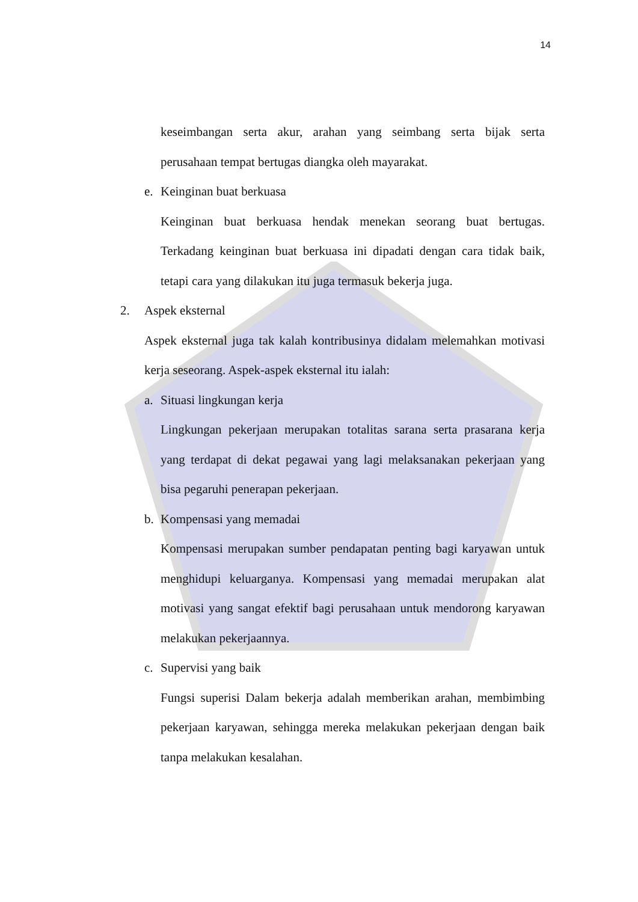14
keseimbangan serta akur, arahan yang seimbang serta bijak serta perusahaan tempat bertugas diangka oleh mayarakat.
e. Keinginan buat berkuasa
Keinginan buat berkuasa hendak menekan seorang buat bertugas. Terkadang keinginan buat berkuasa ini dipadati dengan cara tidak baik, tetapi cara yang dilakukan itu juga termasuk bekerja juga.
2. Aspek eksternal
Aspek eksternal juga tak kalah kontribusinya didalam melemahkan motivasi kerja seseorang. Aspek-aspek eksternal itu ialah:
a. Situasi lingkungan kerja
Lingkungan pekerjaan merupakan totalitas sarana serta prasarana kerja yang terdapat di dekat pegawai yang lagi melaksanakan pekerjaan yang bisa pegaruhi penerapan pekerjaan.
b. Kompensasi yang memadai
Kompensasi merupakan sumber pendapatan penting bagi karyawan untuk menghidupi keluarganya. Kompensasi yang memadai merupakan alat motivasi yang sangat efektif bagi perusahaan untuk mendorong karyawan melakukan pekerjaannya.
c. Supervisi yang baik
Fungsi superisi Dalam bekerja adalah memberikan arahan, membimbing pekerjaan karyawan, sehingga mereka melakukan pekerjaan dengan baik tanpa melakukan kesalahan.